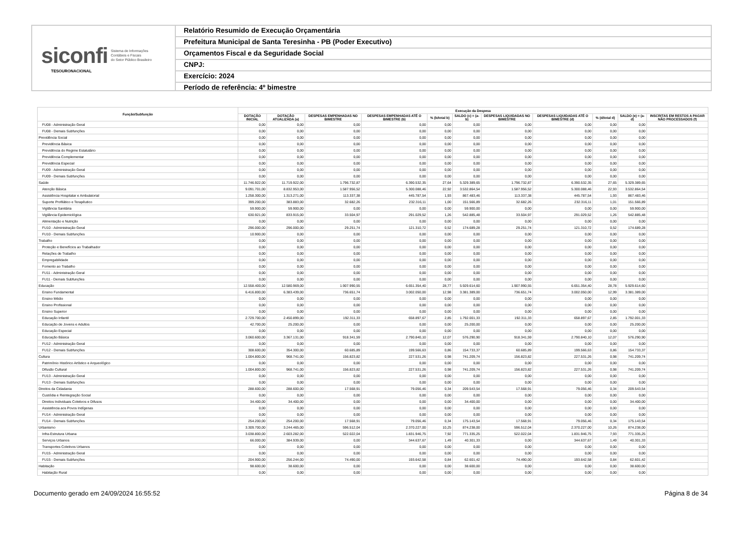siconfi Sistema de Informações
Contábeis e Fiscais
do Setor Público Brasileiro
TESOURONACIONAL
Relatório Resumido de Execução Orçamentária
Prefeitura Municipal de Santa Teresinha - PB (Poder Executivo)
Orçamentos Fiscal e da Seguridade Social
CNPJ:
Exercício: 2024
Período de referência: 4º bimestre
| Função/Subfunção | Execução da Despesa | | | | | | | | | | |
| --- | --- | --- | --- | --- | --- | --- | --- | --- | --- | --- | --- |
| | DOTAÇÃO INICIAL | DOTAÇÃO ATUALIZADA (a) | DESPESAS EMPENHADAS NO BIMESTRE | DESPESAS EMPENHADAS ATÉ O BIMESTRE (b) | % (b/total b) | SALDO (c) = (a-b) | DESPESAS LIQUIDADAS NO BIMESTRE | DESPESAS LIQUIDADAS ATÉ O BIMESTRE (d) | % (d/total d) | SALDO (e) = (a-d) | INSCRITAS EM RESTOS A PAGAR NÃO PROCESSADOS (f) |
| FU08 - Administração Geral | 0,00 | 0,00 | 0,00 | 0,00 | 0,00 | 0,00 | 0,00 | 0,00 | 0,00 | 0,00 | |
| FU08 - Demais Subfunções | 0,00 | 0,00 | 0,00 | 0,00 | 0,00 | 0,00 | 0,00 | 0,00 | 0,00 | 0,00 | |
| Previdência Social | 0,00 | 0,00 | 0,00 | 0,00 | 0,00 | 0,00 | 0,00 | 0,00 | 0,00 | 0,00 | |
| Previdência Básica | 0,00 | 0,00 | 0,00 | 0,00 | 0,00 | 0,00 | 0,00 | 0,00 | 0,00 | 0,00 | |
| Previdência do Regime Estatutário | 0,00 | 0,00 | 0,00 | 0,00 | 0,00 | 0,00 | 0,00 | 0,00 | 0,00 | 0,00 | |
| Previdência Complementar | 0,00 | 0,00 | 0,00 | 0,00 | 0,00 | 0,00 | 0,00 | 0,00 | 0,00 | 0,00 | |
| Previdência Especial | 0,00 | 0,00 | 0,00 | 0,00 | 0,00 | 0,00 | 0,00 | 0,00 | 0,00 | 0,00 | |
| FU09 - Administração Geral | 0,00 | 0,00 | 0,00 | 0,00 | 0,00 | 0,00 | 0,00 | 0,00 | 0,00 | 0,00 | |
| FU09 - Demais Subfunções | 0,00 | 0,00 | 0,00 | 0,00 | 0,00 | 0,00 | 0,00 | 0,00 | 0,00 | 0,00 | |
| Saúde | 11.746.922,00 | 11.719.922,00 | 1.796.732,87 | 6.390.532,35 | 27,64 | 5.329.389,65 | 1.796.732,87 | 6.390.532,35 | 27,65 | 5.329.389,65 | |
| Atenção Básica | 9.091.701,00 | 8.832.953,00 | 1.587.956,52 | 5.300.088,46 | 22,92 | 3.532.864,54 | 1.587.956,52 | 5.300.088,46 | 22,93 | 3.532.864,54 | |
| Assistência Hospitalar e Ambulatorial | 1.258.300,00 | 1.313.271,00 | 113.337,38 | 445.787,54 | 1,93 | 867.483,46 | 113.337,38 | 445.787,54 | 1,93 | 867.483,46 | |
| Suporte Profilático e Terapêutico | 399.200,00 | 383.883,00 | 32.682,26 | 232.316,11 | 1,00 | 151.566,89 | 32.682,26 | 232.316,11 | 1,01 | 151.566,89 | |
| Vigilância Sanitária | 59.900,00 | 59.900,00 | 0,00 | 0,00 | 0,00 | 59.900,00 | 0,00 | 0,00 | 0,00 | 59.900,00 | |
| Vigilância Epidemiológica | 630.921,00 | 833.915,00 | 33.504,97 | 291.029,52 | 1,26 | 542.885,48 | 33.504,97 | 291.029,52 | 1,26 | 542.885,48 | |
| Alimentação e Nutrição | 0,00 | 0,00 | 0,00 | 0,00 | 0,00 | 0,00 | 0,00 | 0,00 | 0,00 | 0,00 | |
| FU10 - Administração Geral | 296.000,00 | 296.000,00 | 29.251,74 | 121.310,72 | 0,52 | 174.689,28 | 29.251,74 | 121.310,72 | 0,52 | 174.689,28 | |
| FU10 - Demais Subfunções | 10.900,00 | 0,00 | 0,00 | 0,00 | 0,00 | 0,00 | 0,00 | 0,00 | 0,00 | 0,00 | |
| Trabalho | 0,00 | 0,00 | 0,00 | 0,00 | 0,00 | 0,00 | 0,00 | 0,00 | 0,00 | 0,00 | |
| Proteção e Benefícios ao Trabalhador | 0,00 | 0,00 | 0,00 | 0,00 | 0,00 | 0,00 | 0,00 | 0,00 | 0,00 | 0,00 | |
| Relações de Trabalho | 0,00 | 0,00 | 0,00 | 0,00 | 0,00 | 0,00 | 0,00 | 0,00 | 0,00 | 0,00 | |
| Empregabilidade | 0,00 | 0,00 | 0,00 | 0,00 | 0,00 | 0,00 | 0,00 | 0,00 | 0,00 | 0,00 | |
| Fomento ao Trabalho | 0,00 | 0,00 | 0,00 | 0,00 | 0,00 | 0,00 | 0,00 | 0,00 | 0,00 | 0,00 | |
| FU11 - Administração Geral | 0,00 | 0,00 | 0,00 | 0,00 | 0,00 | 0,00 | 0,00 | 0,00 | 0,00 | 0,00 | |
| FU11 - Demais Subfunções | 0,00 | 0,00 | 0,00 | 0,00 | 0,00 | 0,00 | 0,00 | 0,00 | 0,00 | 0,00 | |
| Educação | 12.558.400,00 | 12.580.969,00 | 1.907.990,55 | 6.651.354,40 | 28,77 | 5.929.614,60 | 1.907.990,55 | 6.651.354,40 | 28,78 | 5.929.614,60 | |
| Ensino Fundamental | 6.416.800,00 | 6.383.439,00 | 736.651,74 | 3.002.050,00 | 12,98 | 3.381.389,00 | 736.651,74 | 3.002.050,00 | 12,99 | 3.381.389,00 | |
| Ensino Médio | 0,00 | 0,00 | 0,00 | 0,00 | 0,00 | 0,00 | 0,00 | 0,00 | 0,00 | 0,00 | |
| Ensino Profissional | 0,00 | 0,00 | 0,00 | 0,00 | 0,00 | 0,00 | 0,00 | 0,00 | 0,00 | 0,00 | |
| Ensino Superior | 0,00 | 0,00 | 0,00 | 0,00 | 0,00 | 0,00 | 0,00 | 0,00 | 0,00 | 0,00 | |
| Educação Infantil | 2.729.700,00 | 2.450.899,00 | 192.311,33 | 658.897,67 | 2,85 | 1.792.001,33 | 192.311,33 | 658.897,67 | 2,85 | 1.792.001,33 | |
| Educação de Jovens e Adultos | 42.700,00 | 25.200,00 | 0,00 | 0,00 | 0,00 | 25.200,00 | 0,00 | 0,00 | 0,00 | 25.200,00 | |
| Educação Especial | 0,00 | 0,00 | 0,00 | 0,00 | 0,00 | 0,00 | 0,00 | 0,00 | 0,00 | 0,00 | |
| Educação Básica | 3.060.600,00 | 3.367.131,00 | 918.341,59 | 2.790.840,10 | 12,07 | 576.290,90 | 918.341,59 | 2.790.840,10 | 12,07 | 576.290,90 | |
| FU12 - Administração Geral | 0,00 | 0,00 | 0,00 | 0,00 | 0,00 | 0,00 | 0,00 | 0,00 | 0,00 | 0,00 | |
| FU12 - Demais Subfunções | 308.600,00 | 354.300,00 | 60.685,89 | 199.566,63 | 0,86 | 154.733,37 | 60.685,89 | 199.566,63 | 0,86 | 154.733,37 | |
| Cultura | 1.004.800,00 | 968.741,00 | 156.823,82 | 227.531,26 | 0,98 | 741.209,74 | 156.823,82 | 227.531,26 | 0,98 | 741.209,74 | |
| Patrimônio Histórico Artístico e Arqueológico | 0,00 | 0,00 | 0,00 | 0,00 | 0,00 | 0,00 | 0,00 | 0,00 | 0,00 | 0,00 | |
| Difusão Cultural | 1.004.800,00 | 968.741,00 | 156.823,82 | 227.531,26 | 0,98 | 741.209,74 | 156.823,82 | 227.531,26 | 0,98 | 741.209,74 | |
| FU13 - Administração Geral | 0,00 | 0,00 | 0,00 | 0,00 | 0,00 | 0,00 | 0,00 | 0,00 | 0,00 | 0,00 | |
| FU13 - Demais Subfunções | 0,00 | 0,00 | 0,00 | 0,00 | 0,00 | 0,00 | 0,00 | 0,00 | 0,00 | 0,00 | |
| Direitos da Cidadania | 288.600,00 | 288.600,00 | 17.568,91 | 79.056,46 | 0,34 | 209.543,54 | 17.568,91 | 79.056,46 | 0,34 | 209.543,54 | |
| Custódia e Reintegração Social | 0,00 | 0,00 | 0,00 | 0,00 | 0,00 | 0,00 | 0,00 | 0,00 | 0,00 | 0,00 | |
| Direitos Individuais Coletivos e Difusos | 34.400,00 | 34.400,00 | 0,00 | 0,00 | 0,00 | 34.400,00 | 0,00 | 0,00 | 0,00 | 34.400,00 | |
| Assistência aos Povos Indígenas | 0,00 | 0,00 | 0,00 | 0,00 | 0,00 | 0,00 | 0,00 | 0,00 | 0,00 | 0,00 | |
| FU14 - Administração Geral | 0,00 | 0,00 | 0,00 | 0,00 | 0,00 | 0,00 | 0,00 | 0,00 | 0,00 | 0,00 | |
| FU14 - Demais Subfunções | 254.200,00 | 254.200,00 | 17.568,91 | 79.056,46 | 0,34 | 175.143,54 | 17.568,91 | 79.056,46 | 0,34 | 175.143,54 | |
| Urbanismo | 3.309.700,00 | 3.244.465,00 | 596.512,04 | 2.370.227,00 | 10,25 | 874.238,00 | 596.512,04 | 2.370.227,00 | 10,26 | 874.238,00 | |
| Infra-Estrutura Urbana | 3.038.800,00 | 2.603.282,00 | 522.022,04 | 1.831.946,75 | 7,92 | 771.335,25 | 522.022,04 | 1.831.946,75 | 7,93 | 771.335,25 | |
| Serviços Urbanos | 66.000,00 | 384.939,00 | 0,00 | 344.637,67 | 1,49 | 40.301,33 | 0,00 | 344.637,67 | 1,49 | 40.301,33 | |
| Transportes Coletivos Urbanos | 0,00 | 0,00 | 0,00 | 0,00 | 0,00 | 0,00 | 0,00 | 0,00 | 0,00 | 0,00 | |
| FU15 - Administração Geral | 0,00 | 0,00 | 0,00 | 0,00 | 0,00 | 0,00 | 0,00 | 0,00 | 0,00 | 0,00 | |
| FU15 - Demais Subfunções | 204.900,00 | 256.244,00 | 74.490,00 | 193.642,58 | 0,84 | 62.601,42 | 74.490,00 | 193.642,58 | 0,84 | 62.601,42 | |
| Habitação | 98.600,00 | 38.600,00 | 0,00 | 0,00 | 0,00 | 38.600,00 | 0,00 | 0,00 | 0,00 | 38.600,00 | |
| Habitação Rural | 0,00 | 0,00 | 0,00 | 0,00 | 0,00 | 0,00 | 0,00 | 0,00 | 0,00 | 0,00 | |
Documento gerado em 24/09/2024 16:55:52 Página 8 de 34